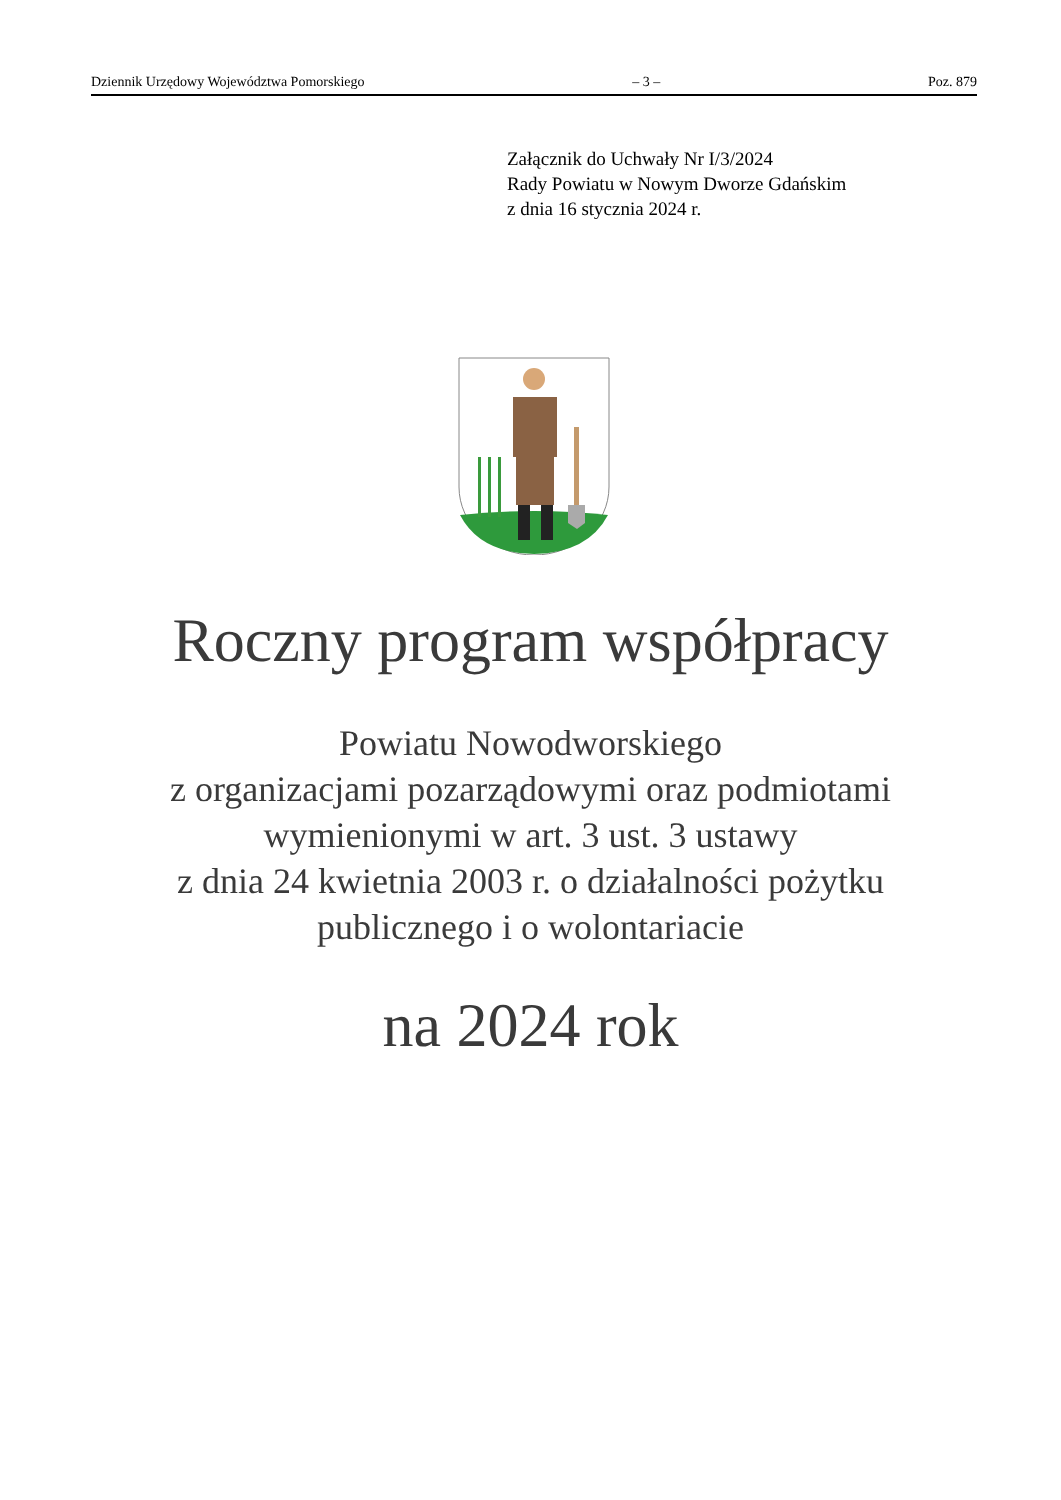Dziennik Urzędowy Województwa Pomorskiego – 3 – Poz. 879
Załącznik do Uchwały Nr I/3/2024
Rady Powiatu w Nowym Dworze Gdańskim
z dnia 16 stycznia 2024 r.
Roczny program współpracy
Powiatu Nowodworskiego
z organizacjami pozarządowymi oraz podmiotami
wymienionymi w art. 3 ust. 3 ustawy
z dnia 24 kwietnia 2003 r. o działalności pożytku
publicznego i o wolontariacie
na 2024 rok